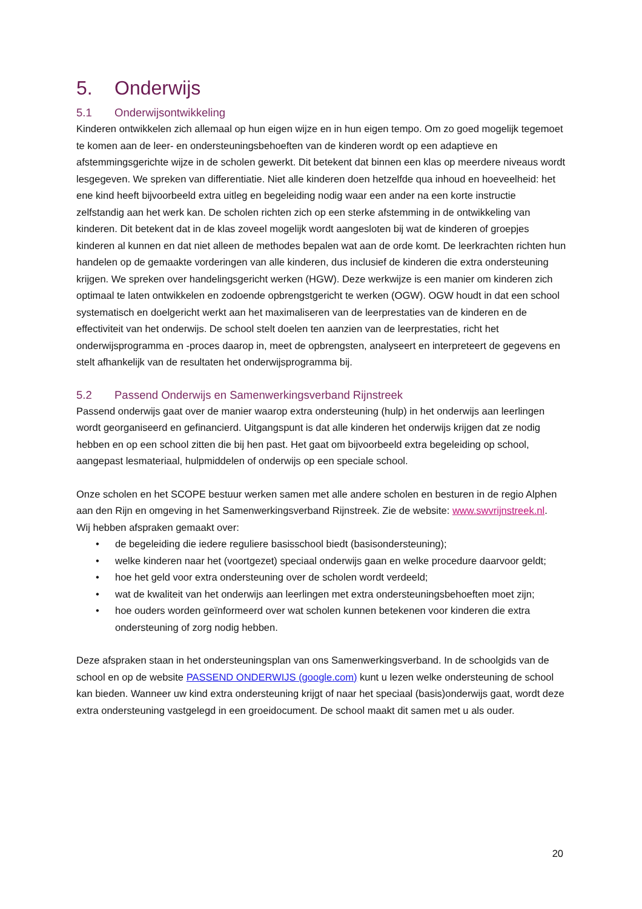5. Onderwijs
5.1 Onderwijsontwikkeling
Kinderen ontwikkelen zich allemaal op hun eigen wijze en in hun eigen tempo. Om zo goed mogelijk tegemoet te komen aan de leer- en ondersteuningsbehoeften van de kinderen wordt op een adaptieve en afstemmingsgerichte wijze in de scholen gewerkt. Dit betekent dat binnen een klas op meerdere niveaus wordt lesgegeven. We spreken van differentiatie. Niet alle kinderen doen hetzelfde qua inhoud en hoeveelheid: het ene kind heeft bijvoorbeeld extra uitleg en begeleiding nodig waar een ander na een korte instructie zelfstandig aan het werk kan. De scholen richten zich op een sterke afstemming in de ontwikkeling van kinderen. Dit betekent dat in de klas zoveel mogelijk wordt aangesloten bij wat de kinderen of groepjes kinderen al kunnen en dat niet alleen de methodes bepalen wat aan de orde komt. De leerkrachten richten hun handelen op de gemaakte vorderingen van alle kinderen, dus inclusief de kinderen die extra ondersteuning krijgen. We spreken over handelingsgericht werken (HGW). Deze werkwijze is een manier om kinderen zich optimaal te laten ontwikkelen en zodoende opbrengstgericht te werken (OGW). OGW houdt in dat een school systematisch en doelgericht werkt aan het maximaliseren van de leerprestaties van de kinderen en de effectiviteit van het onderwijs. De school stelt doelen ten aanzien van de leerprestaties, richt het onderwijsprogramma en -proces daarop in, meet de opbrengsten, analyseert en interpreteert de gegevens en stelt afhankelijk van de resultaten het onderwijsprogramma bij.
5.2 Passend Onderwijs en Samenwerkingsverband Rijnstreek
Passend onderwijs gaat over de manier waarop extra ondersteuning (hulp) in het onderwijs aan leerlingen wordt georganiseerd en gefinancierd. Uitgangspunt is dat alle kinderen het onderwijs krijgen dat ze nodig hebben en op een school zitten die bij hen past. Het gaat om bijvoorbeeld extra begeleiding op school, aangepast lesmateriaal, hulpmiddelen of onderwijs op een speciale school.
Onze scholen en het SCOPE bestuur werken samen met alle andere scholen en besturen in de regio Alphen aan den Rijn en omgeving in het Samenwerkingsverband Rijnstreek. Zie de website: www.swvrijnstreek.nl.
Wij hebben afspraken gemaakt over:
• de begeleiding die iedere reguliere basisschool biedt (basisondersteuning);
• welke kinderen naar het (voortgezet) speciaal onderwijs gaan en welke procedure daarvoor geldt;
• hoe het geld voor extra ondersteuning over de scholen wordt verdeeld;
• wat de kwaliteit van het onderwijs aan leerlingen met extra ondersteuningsbehoeften moet zijn;
• hoe ouders worden geïnformeerd over wat scholen kunnen betekenen voor kinderen die extra ondersteuning of zorg nodig hebben.
Deze afspraken staan in het ondersteuningsplan van ons Samenwerkingsverband. In de schoolgids van de school en op de website PASSEND ONDERWIJS (google.com) kunt u lezen welke ondersteuning de school kan bieden. Wanneer uw kind extra ondersteuning krijgt of naar het speciaal (basis)onderwijs gaat, wordt deze extra ondersteuning vastgelegd in een groeidocument. De school maakt dit samen met u als ouder.
20